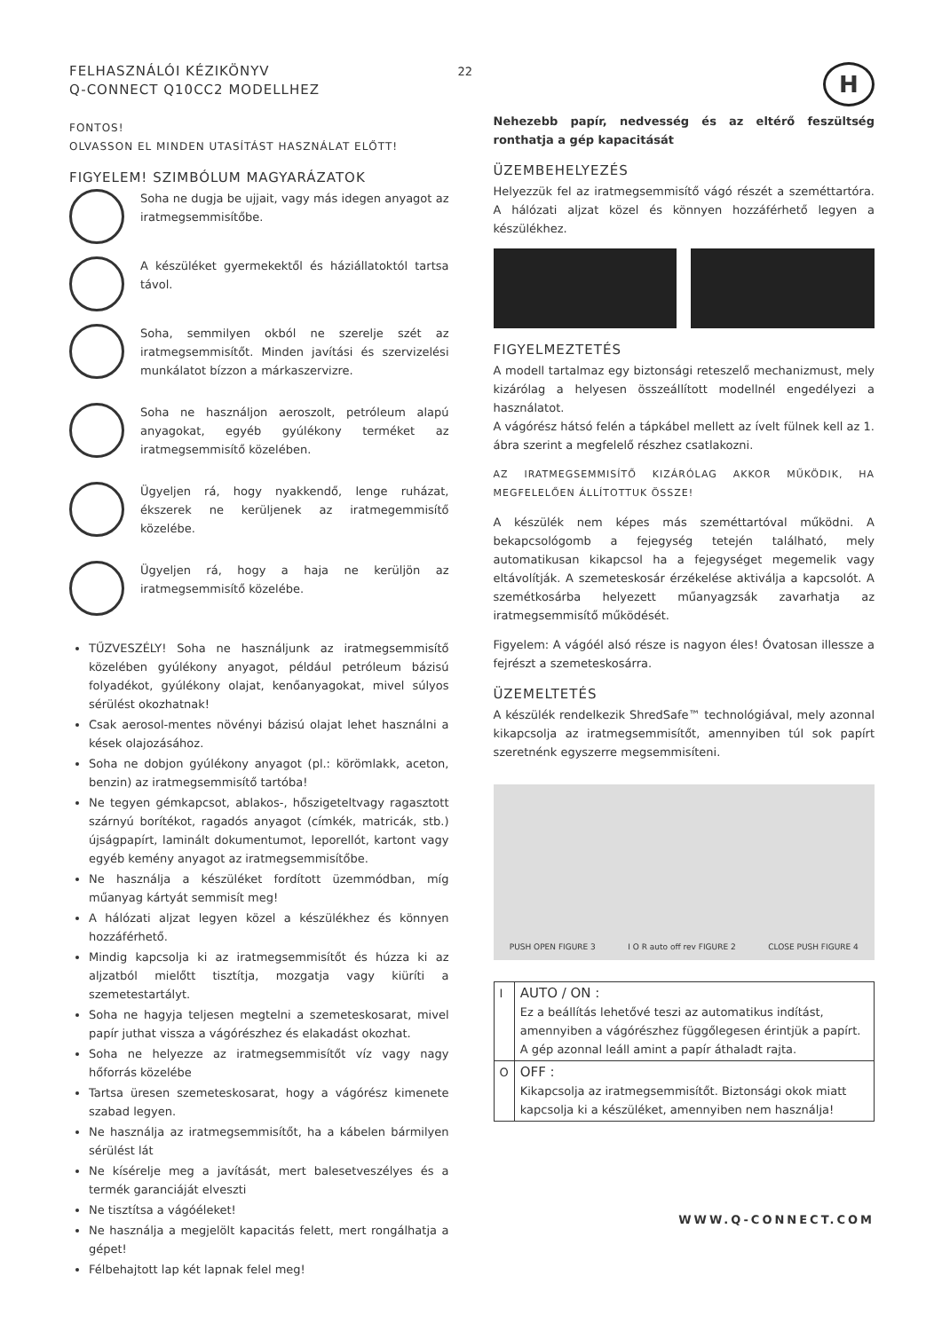FELHASZNÁLÓI KÉZIKÖNYV
Q-CONNECT Q10CC2 MODELLHEZ
FONTOS!
OLVASSON EL MINDEN UTASÍTÁST HASZNÁLAT ELŐTT!
FIGYELEM! SZIMBÓLUM MAGYARÁZATOK
Soha ne dugja be ujjait, vagy más idegen anyagot az iratmegsemmisítőbe.
A készüléket gyermekektől és háziállatoktól tartsa távol.
Soha, semmilyen okból ne szerelje szét az iratmegsemmisítőt. Minden javítási és szervizelési munkálatot bízzon a márkaszervizre.
Soha ne használjon aeroszolt, petróleum alapú anyagokat, egyéb gyúlékony terméket az iratmegsemmisítő közelében.
Ügyeljen rá, hogy nyakkendő, lenge ruházat, ékszerek ne kerüljenek az iratmegemmisítő közelébe.
Ügyeljen rá, hogy a haja ne kerüljön az iratmegsemmisítő közelébe.
TŰZVESZÉLY! Soha ne használjunk az iratmegsemmisítő közelében gyúlékony anyagot, például petróleum bázisú folyadékot, gyúlékony olajat, kenőanyagokat, mivel súlyos sérülést okozhatnak!
Csak aerosol-mentes növényi bázisú olajat lehet használni a kések olajozásához.
Soha ne dobjon gyúlékony anyagot (pl.: körömlakk, aceton, benzin) az iratmegsemmisítő tartóba!
Ne tegyen gémkapcsot, ablakos-, hőszigeteltvagy ragasztott szárnyú borítékot, ragadós anyagot (címkék, matricák, stb.) újságpapírt, laminált dokumentumot, leporellót, kartont vagy egyéb kemény anyagot az iratmegsemmisítőbe.
Ne használja a készüléket fordított üzemmódban, míg műanyag kártyát semmisít meg!
A hálózati aljzat legyen közel a készülékhez és könnyen hozzáférhető.
Mindig kapcsolja ki az iratmegsemmisítőt és húzza ki az aljzatból mielőtt tisztítja, mozgatja vagy kiüríti a szemetestartályt.
Soha ne hagyja teljesen megtelni a szemeteskosarat, mivel papír juthat vissza a vágórészhez és elakadást okozhat.
Soha ne helyezze az iratmegsemmisítőt víz vagy nagy hőforrás közelébe
Tartsa üresen szemeteskosarat, hogy a vágórész kimenete szabad legyen.
Ne használja az iratmegsemmisítőt, ha a kábelen bármilyen sérülést lát
Ne kísérelje meg a javítását, mert balesetveszélyes és a termék garanciáját elveszti
Ne tisztítsa a vágóéleket!
Ne használja a megjelölt kapacitás felett, mert rongálhatja a gépet!
Félbehajtott lap két lapnak felel meg!
22 H
Nehezebb papír, nedvesség és az eltérő feszültség ronthatja a gép kapacitását
ÜZEMBEHELYEZÉS
Helyezzük fel az iratmegsemmisítő vágó részét a szeméttartóra. A hálózati aljzat közel és könnyen hozzáférhető legyen a készülékhez.
FIGYELMEZTETÉS
A modell tartalmaz egy biztonsági reteszelő mechanizmust, mely kizárólag a helyesen összeállított modellnél engedélyezi a használatot.
A vágórész hátsó felén a tápkábel mellett az ívelt fülnek kell az 1. ábra szerint a megfelelő részhez csatlakozni.
AZ IRATMEGSEMMISÍTŐ KIZÁRÓLAG AKKOR MŰKÖDIK, HA MEGFELELŐEN ÁLLÍTOTTUK ÖSSZE!
A készülék nem képes más szeméttartóval működni. A bekapcsológomb a fejegység tetején található, mely automatikusan kikapcsol ha a fejegységet megemelik vagy eltávolítják. A szemeteskosár érzékelése aktiválja a kapcsolót. A szemétkosárba helyezett műanyagzsák zavarhatja az iratmegsemmisítő működését.
Figyelem: A vágóél alsó része is nagyon éles! Óvatosan illessze a fejrészt a szemeteskosárra.
ÜZEMELTETÉS
A készülék rendelkezik ShredSafe™ technológiával, mely azonnal kikapcsolja az iratmegsemmisítőt, amennyiben túl sok papírt szeretnénk egyszerre megsemmisíteni.
PUSH OPEN FIGURE 3 I O R auto off rev FIGURE 2 CLOSE PUSH FIGURE 4
| I | AUTO / ON : Ez a beállítás lehetővé teszi az automatikus indítást, amennyiben a vágórészhez függőlegesen érintjük a papírt. A gép azonnal leáll amint a papír áthaladt rajta. |
| O | OFF : Kikapcsolja az iratmegsemmisítőt. Biztonsági okok miatt kapcsolja ki a készüléket, amennyiben nem használja! |
WWW.Q-CONNECT.COM